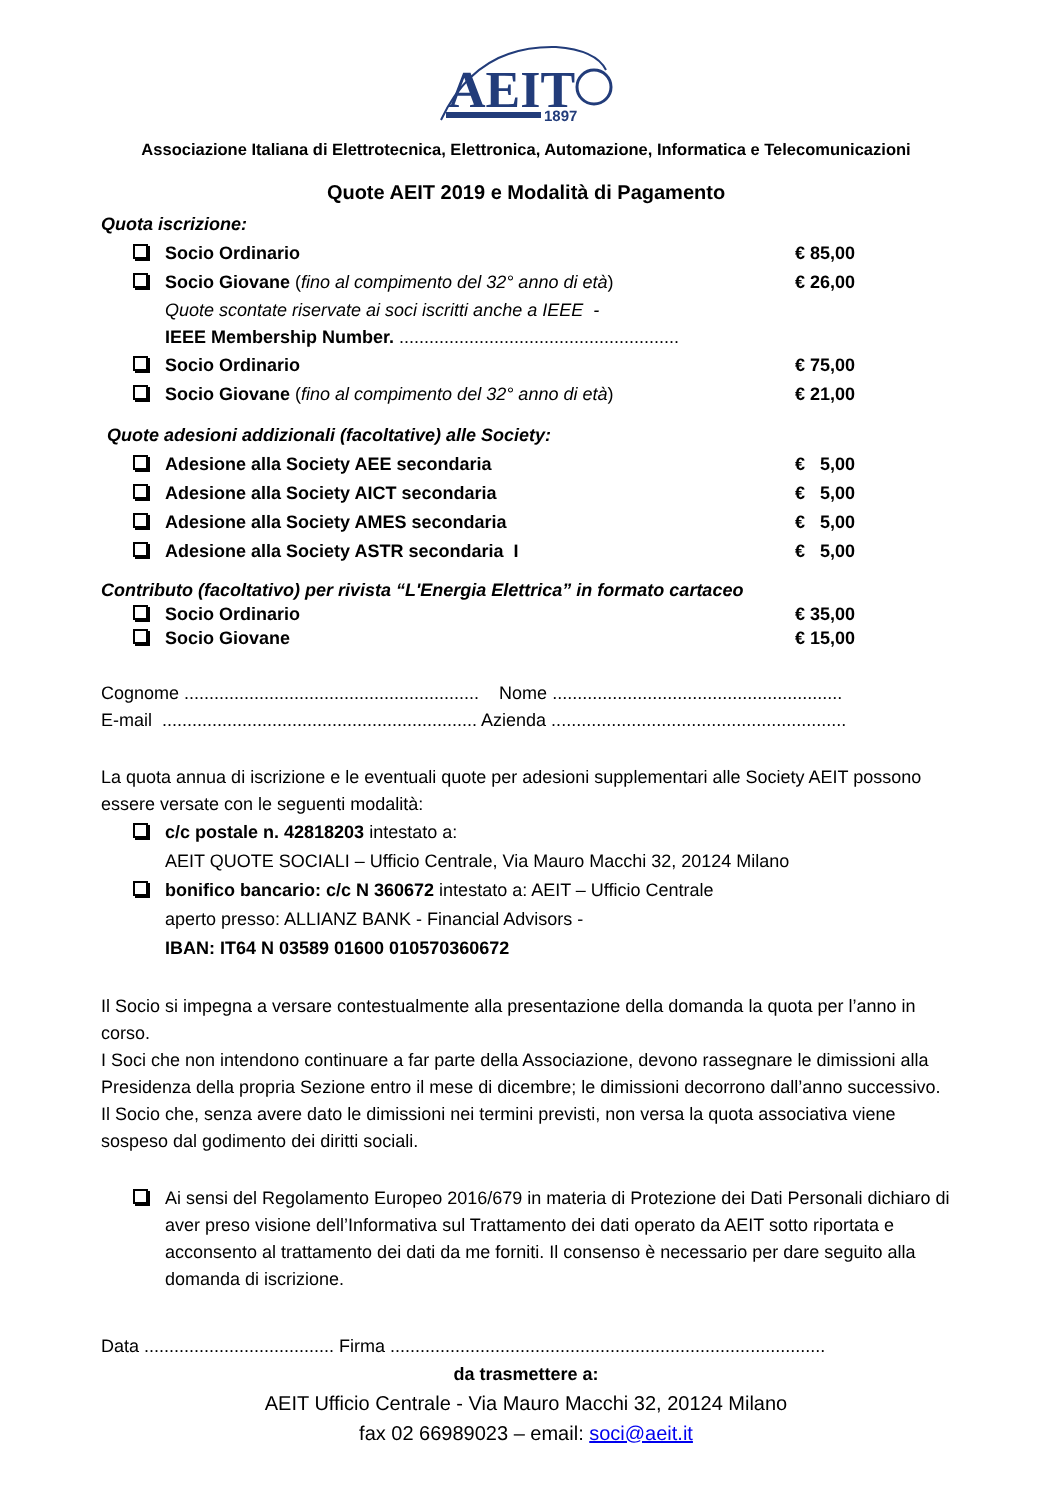AEIT
1897
Associazione Italiana di Elettrotecnica, Elettronica, Automazione, Informatica e Telecomunicazioni
Quote AEIT 2019 e Modalità di Pagamento
Quota iscrizione:
Socio Ordinario € 85,00
Socio Giovane (fino al compimento del 32° anno di età)
€ 26,00
Quote scontate riservate ai soci iscritti anche a IEEE -
IEEE Membership Number. ........................................................
Socio Ordinario € 75,00
Socio Giovane (fino al compimento del 32° anno di età)
€ 21,00
Quote adesioni addizionali (facoltative) alle Society:
Adesione alla Society AEE secondaria
€ 5,00
Adesione alla Society AICT secondaria
€ 5,00
Adesione alla Society AMES secondaria
€ 5,00
Adesione alla Society ASTR secondaria I
€ 5,00
Contributo (facoltativo) per rivista “L'Energia Elettrica” in formato cartaceo
Socio Ordinario € 35,00
Socio Giovane € 15,00
Cognome ........................................................... Nome ..........................................................
E-mail ............................................................... Azienda ...........................................................
La quota annua di iscrizione e le eventuali quote per adesioni supplementari alle Society AEIT possono essere versate con le seguenti modalità:
c/c postale n. 42818203 intestato a:
AEIT QUOTE SOCIALI – Ufficio Centrale, Via Mauro Macchi 32, 20124 Milano
bonifico bancario: c/c N 360672 intestato a: AEIT – Ufficio Centrale
aperto presso: ALLIANZ BANK - Financial Advisors -
IBAN: IT64 N 03589 01600 010570360672
Il Socio si impegna a versare contestualmente alla presentazione della domanda la quota per l’anno in corso.
I Soci che non intendono continuare a far parte della Associazione, devono rassegnare le dimissioni alla Presidenza della propria Sezione entro il mese di dicembre; le dimissioni decorrono dall’anno successivo. Il Socio che, senza avere dato le dimissioni nei termini previsti, non versa la quota associativa viene sospeso dal godimento dei diritti sociali.
Ai sensi del Regolamento Europeo 2016/679 in materia di Protezione dei Dati Personali dichiaro di aver preso visione dell’Informativa sul Trattamento dei dati operato da AEIT sotto riportata e acconsento al trattamento dei dati da me forniti. Il consenso è necessario per dare seguito alla domanda di iscrizione.
Data ...................................... Firma .......................................................................................
da trasmettere a:
AEIT Ufficio Centrale - Via Mauro Macchi 32, 20124 Milano
fax 02 66989023 – email: soci@aeit.it